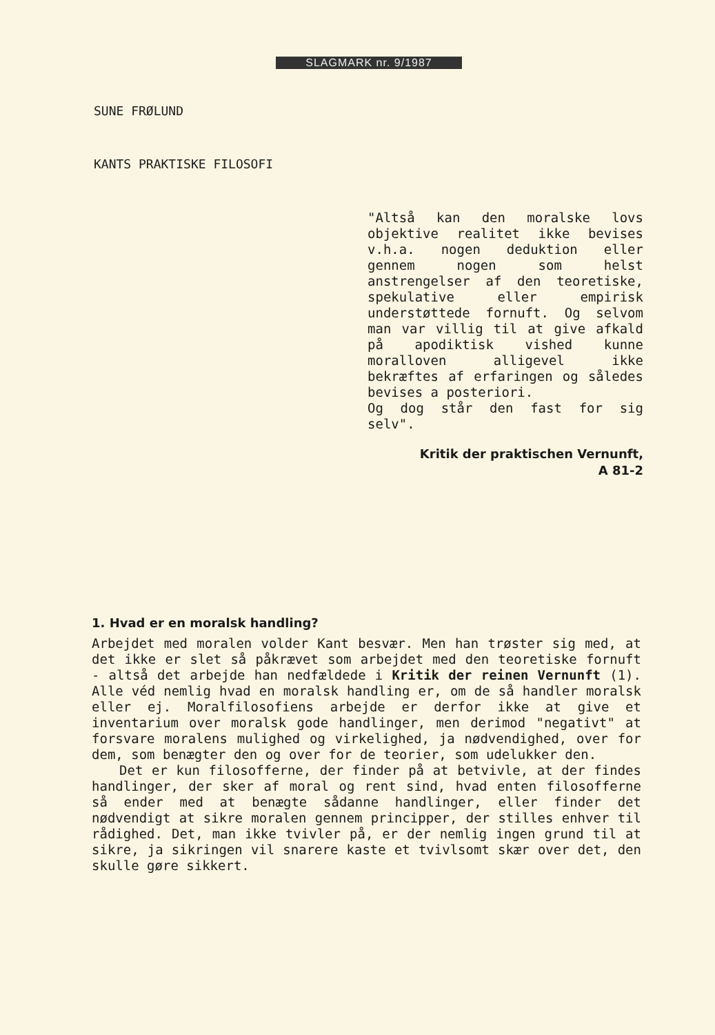SLAGMARK nr. 9/1987
SUNE FRØLUND
KANTS PRAKTISKE FILOSOFI
"Altså kan den moralske lovs objektive realitet ikke bevises v.h.a. nogen deduktion eller gennem nogen som helst anstrengelser af den teoretiske, spekulative eller empirisk understøttede fornuft. Og selvom man var villig til at give afkald på apodiktisk vished kunne moralloven alligevel ikke bekræftes af erfaringen og således bevises a posteriori.
Og dog står den fast for sig selv".
Kritik der praktischen Vernunft,
A 81-2
1. Hvad er en moralsk handling?
Arbejdet med moralen volder Kant besvær. Men han trøster sig med, at det ikke er slet så påkrævet som arbejdet med den teoretiske fornuft - altså det arbejde han nedfældede i Kritik der reinen Vernunft (1). Alle véd nemlig hvad en moralsk handling er, om de så handler moralsk eller ej. Moralfilosofiens arbejde er derfor ikke at give et inventarium over moralsk gode handlinger, men derimod "negativt" at forsvare moralens mulighed og virkelighed, ja nødvendighed, over for dem, som benægter den og over for de teorier, som udelukker den.
Det er kun filosofferne, der finder på at betvivle, at der findes handlinger, der sker af moral og rent sind, hvad enten filosofferne så ender med at benægte sådanne handlinger, eller finder det nødvendigt at sikre moralen gennem principper, der stilles enhver til rådighed. Det, man ikke tvivler på, er der nemlig ingen grund til at sikre, ja sikringen vil snarere kaste et tvivlsomt skær over det, den skulle gøre sikkert.